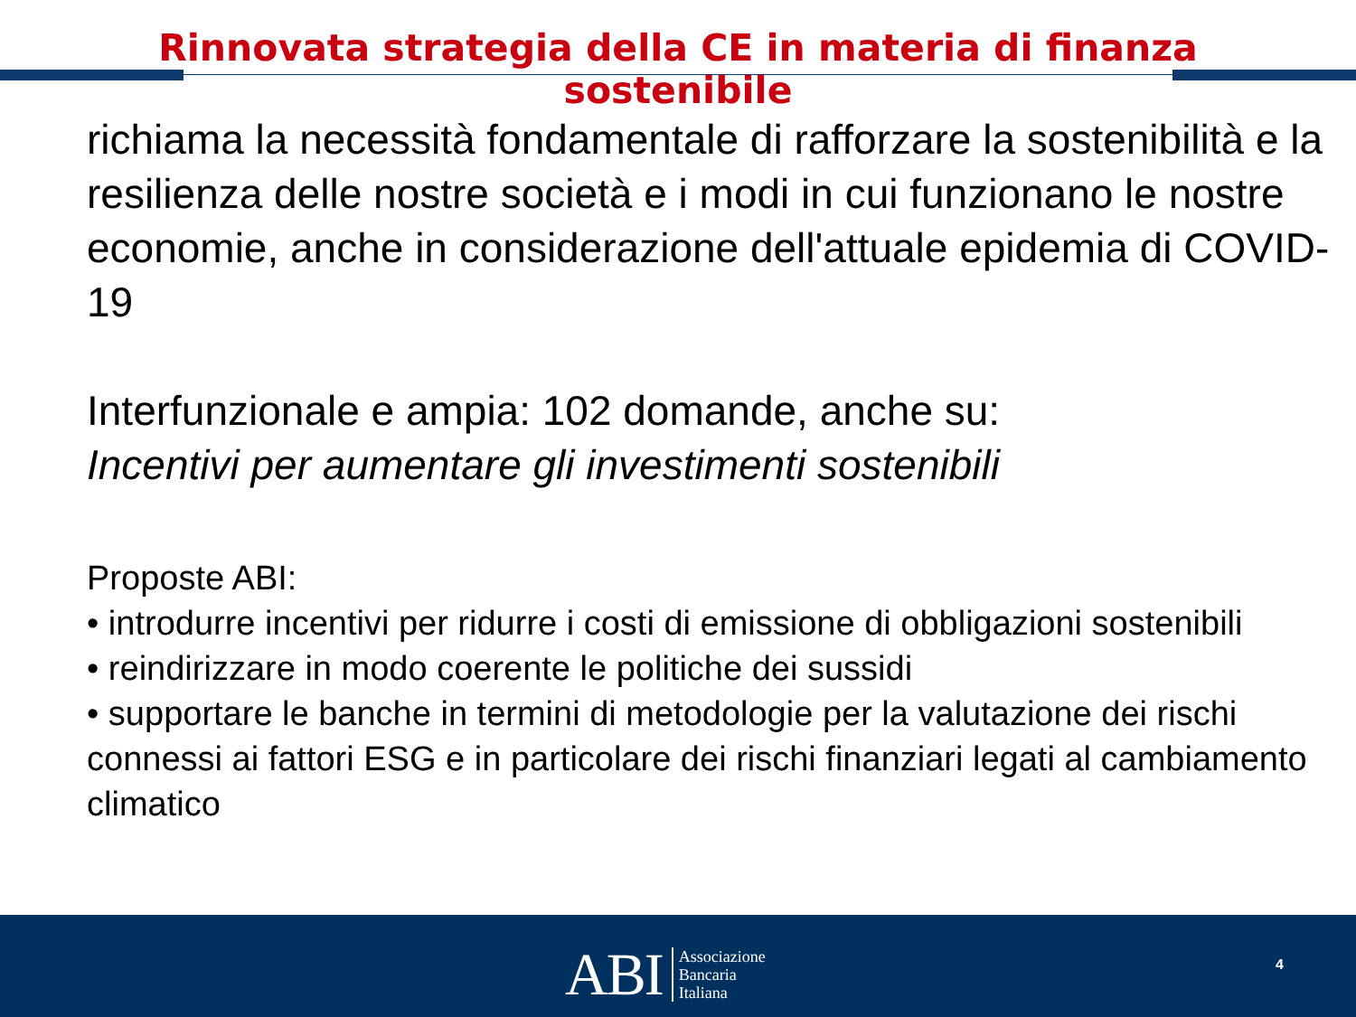Rinnovata strategia della CE in materia di finanza
sostenibile
richiama la necessità fondamentale di rafforzare la sostenibilità e la resilienza delle nostre società e i modi in cui funzionano le nostre economie, anche in considerazione dell'attuale epidemia di COVID-19
Interfunzionale e ampia: 102 domande, anche su:
Incentivi per aumentare gli investimenti sostenibili
Proposte ABI:
• introdurre incentivi per ridurre i costi di emissione di obbligazioni sostenibili
• reindirizzare in modo coerente le politiche dei sussidi
• supportare le banche in termini di metodologie per la valutazione dei rischi connessi ai fattori ESG e in particolare dei rischi finanziari legati al cambiamento climatico
ABI Associazione
Bancaria
Italiana
4